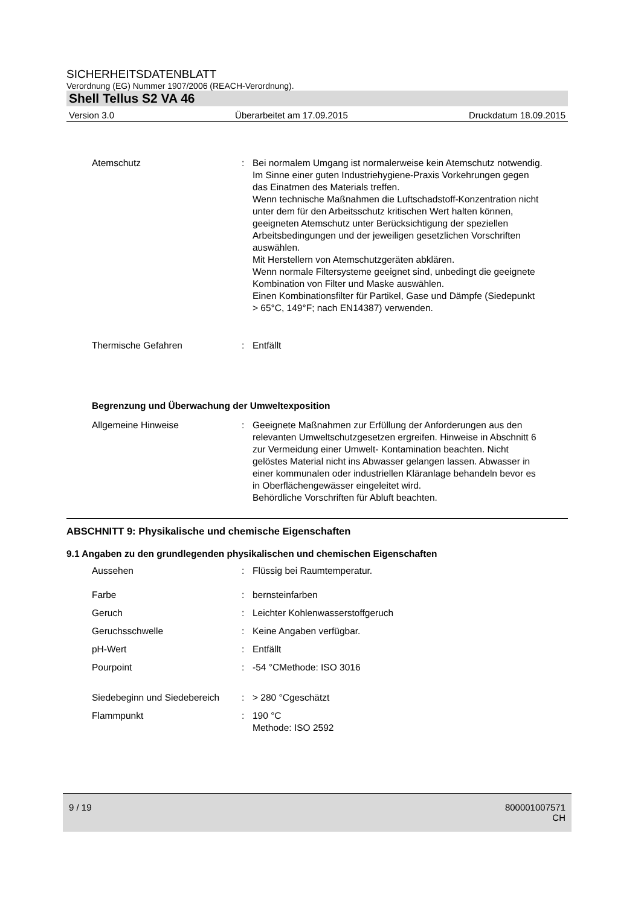SICHERHEITSDATENBLATT
Verordnung (EG) Nummer 1907/2006 (REACH-Verordnung).
Shell Tellus S2 VA 46
Version 3.0 Überarbeitet am 17.09.2015 Druckdatum 18.09.2015
Atemschutz : Bei normalem Umgang ist normalerweise kein Atemschutz notwendig.
Im Sinne einer guten Industriehygiene-Praxis Vorkehrungen gegen das Einatmen des Materials treffen.
Wenn technische Maßnahmen die Luftschadstoff-Konzentration nicht unter dem für den Arbeitsschutz kritischen Wert halten können, geeigneten Atemschutz unter Berücksichtigung der speziellen Arbeitsbedingungen und der jeweiligen gesetzlichen Vorschriften auswählen.
Mit Herstellern von Atemschutzgeräten abklären.
Wenn normale Filtersysteme geeignet sind, unbedingt die geeignete Kombination von Filter und Maske auswählen.
Einen Kombinationsfilter für Partikel, Gase und Dämpfe (Siedepunkt > 65°C, 149°F; nach EN14387) verwenden.
Thermische Gefahren : Entfällt
Begrenzung und Überwachung der Umweltexposition
Allgemeine Hinweise : Geeignete Maßnahmen zur Erfüllung der Anforderungen aus den relevanten Umweltschutzgesetzen ergreifen. Hinweise in Abschnitt 6 zur Vermeidung einer Umwelt- Kontamination beachten. Nicht gelöstes Material nicht ins Abwasser gelangen lassen. Abwasser in einer kommunalen oder industriellen Kläranlage behandeln bevor es in Oberflächengewässer eingeleitet wird.
Behördliche Vorschriften für Abluft beachten.
ABSCHNITT 9: Physikalische und chemische Eigenschaften
9.1 Angaben zu den grundlegenden physikalischen und chemischen Eigenschaften
Aussehen : Flüssig bei Raumtemperatur.
Farbe : bernsteinfarben
Geruch : Leichter Kohlenwasserstoffgeruch
Geruchsschwelle : Keine Angaben verfügbar.
pH-Wert : Entfällt
Pourpoint : -54 °CMethode: ISO 3016
Siedebeginn und Siedebereich
: > 280 °Cgeschätzt
Flammpunkt : 190 °C
Methode: ISO 2592
9 / 19 800001007571
CH